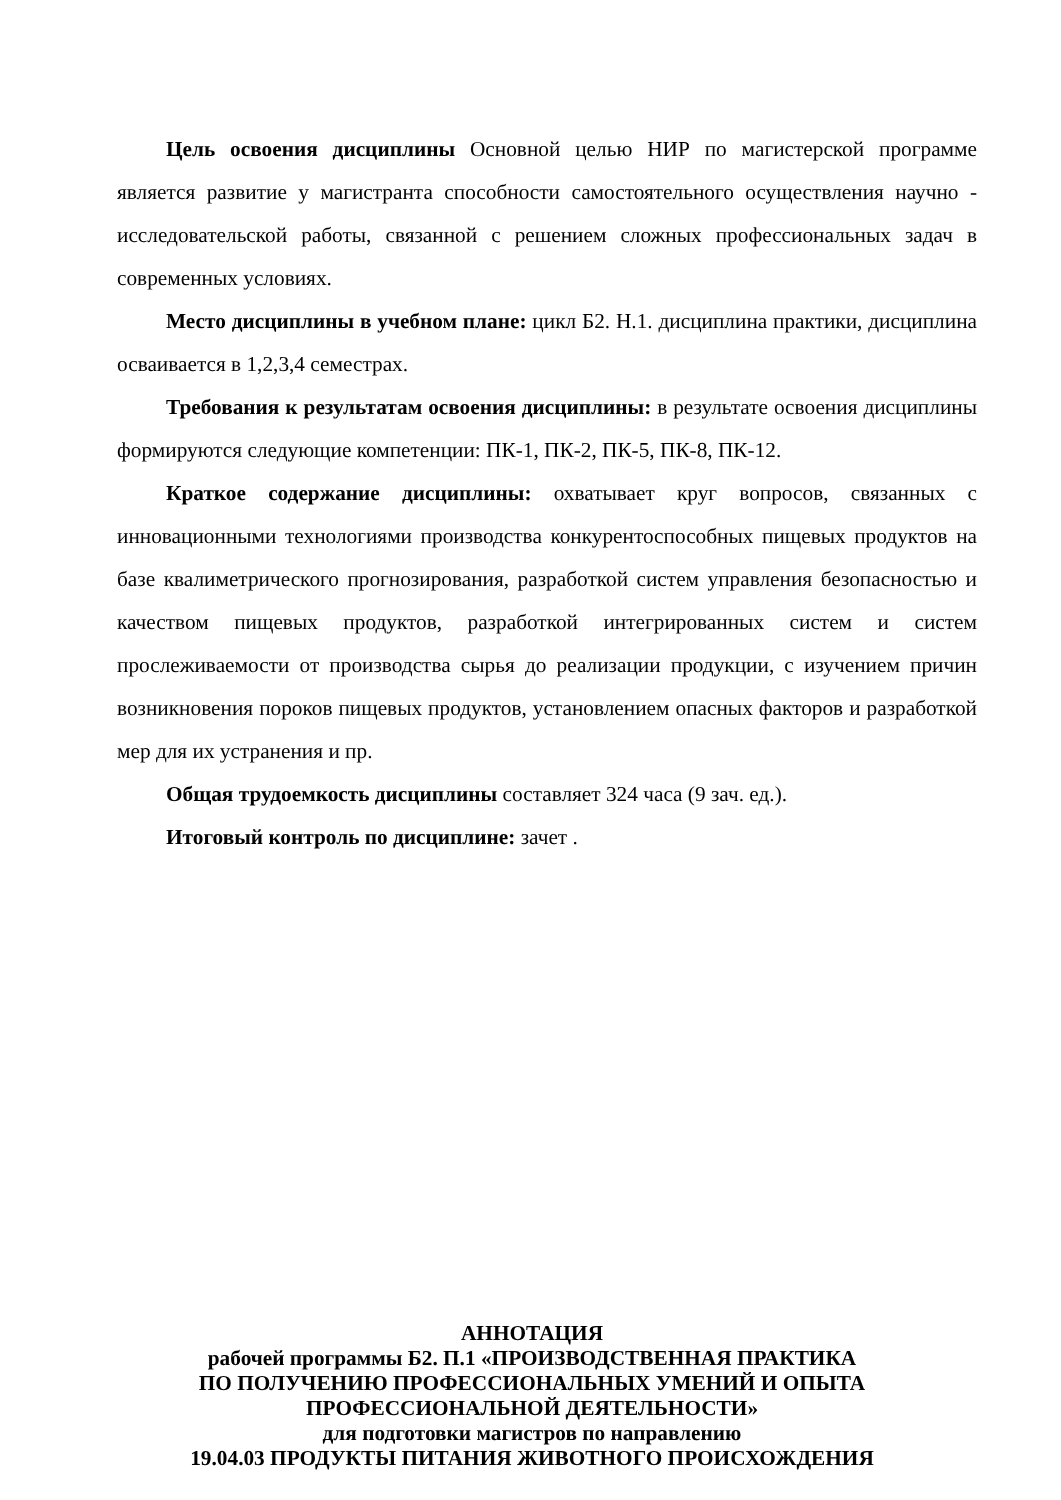Цель освоения дисциплины Основной целью НИР по магистерской программе является развитие у магистранта способности самостоятельного осуществления научно - исследовательской работы, связанной с решением сложных профессиональных задач в современных условиях.
Место дисциплины в учебном плане: цикл Б2. Н.1. дисциплина практики, дисциплина осваивается в 1,2,3,4 семестрах.
Требования к результатам освоения дисциплины: в результате освоения дисциплины формируются следующие компетенции: ПК-1, ПК-2, ПК-5, ПК-8, ПК-12.
Краткое содержание дисциплины: охватывает круг вопросов, связанных с инновационными технологиями производства конкурентоспособных пищевых продуктов на базе квалиметрического прогнозирования, разработкой систем управления безопасностью и качеством пищевых продуктов, разработкой интегрированных систем и систем прослеживаемости от производства сырья до реализации продукции, с изучением причин возникновения пороков пищевых продуктов, установлением опасных факторов и разработкой мер для их устранения и пр.
Общая трудоемкость дисциплины составляет 324 часа (9 зач. ед.).
Итоговый контроль по дисциплине: зачет .
АННОТАЦИЯ
рабочей программы Б2. П.1 «ПРОИЗВОДСТВЕННАЯ ПРАКТИКА
ПО ПОЛУЧЕНИЮ ПРОФЕССИОНАЛЬНЫХ УМЕНИЙ И ОПЫТА
ПРОФЕССИОНАЛЬНОЙ ДЕЯТЕЛЬНОСТИ»
для подготовки магистров по направлению
19.04.03 ПРОДУКТЫ ПИТАНИЯ ЖИВОТНОГО ПРОИСХОЖДЕНИЯ